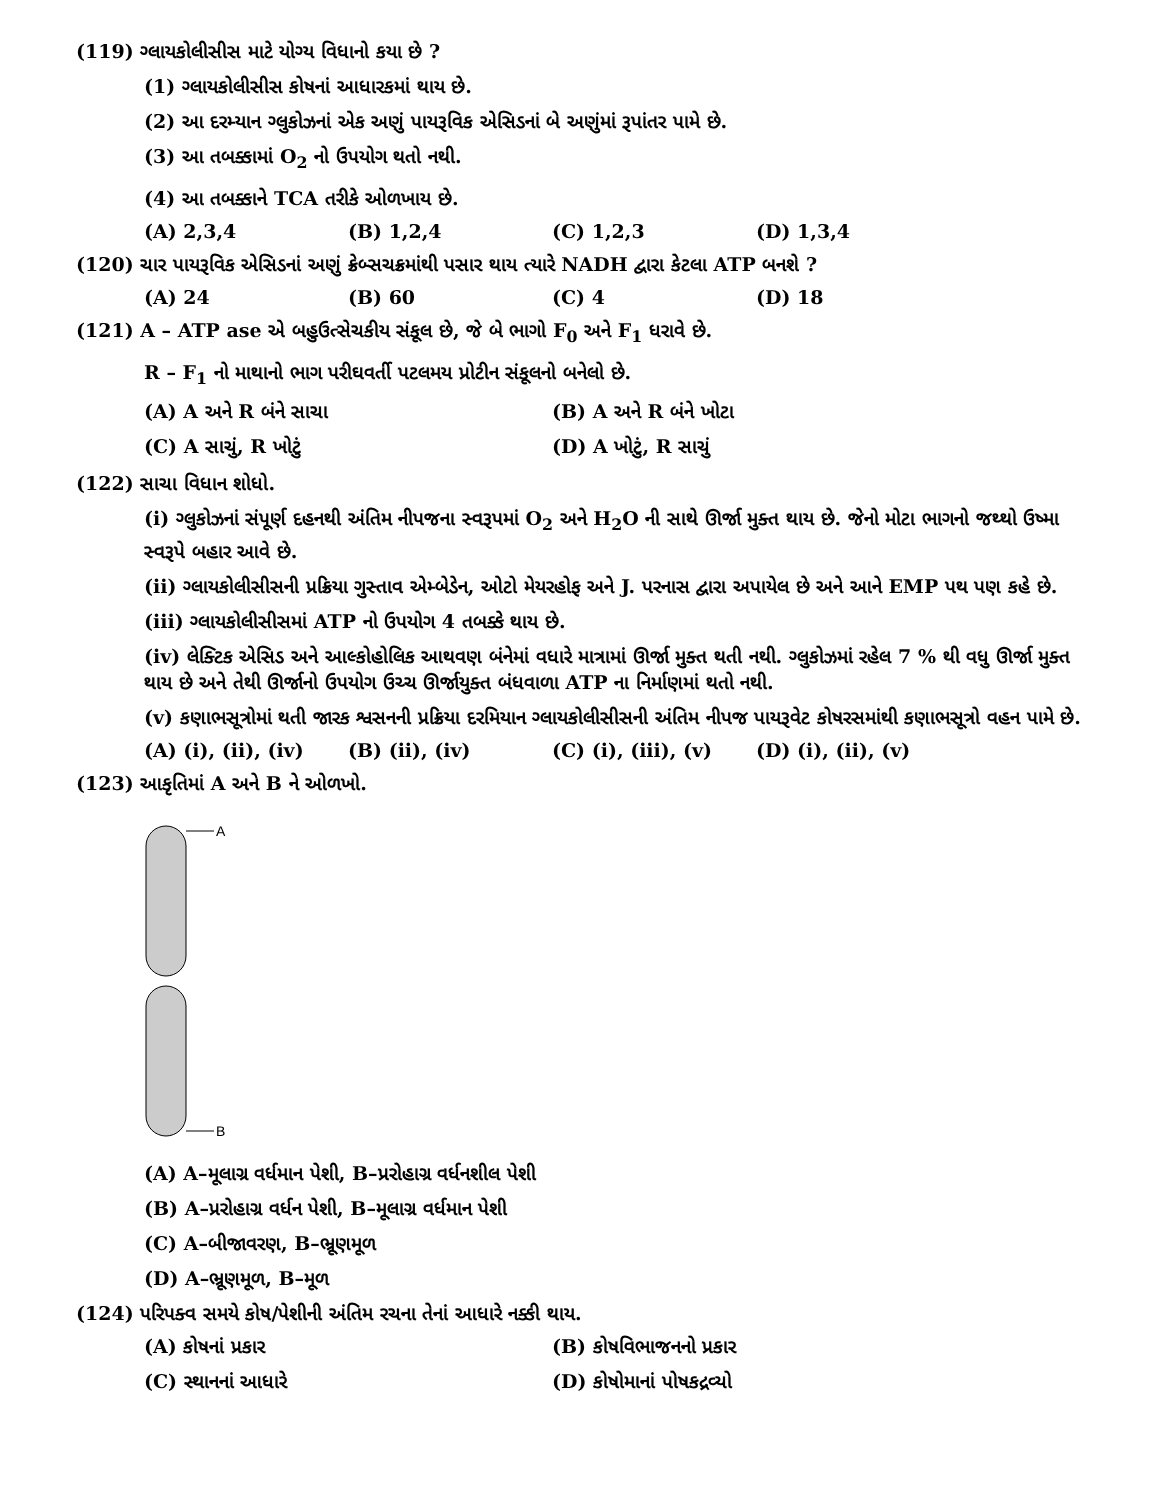(119) ગ્લાયકોલીસીસ માટે યોગ્ય વિધાનો કયા છે ?
(1) ગ્લાયકોલીસીસ કોષનાં આધારકમાં થાય છે.
(2) આ દરમ્યાન ગ્લુકોઝનાં એક અણું પાયરૂવિક એસિડનાં બે અણુંમાં રૂપાંતર પામે છે.
(3) આ તબક્કામાં O<sub>2</sub> નો ઉપયોગ થતો નથી.
(4) આ તબક્કાને TCA તરીકે ઓળખાય છે.
(A) 2,3,4 (B) 1,2,4 (C) 1,2,3 (D) 1,3,4
(120) ચાર પાયરૂવિક એસિડનાં અણું ક્રેબ્સચક્રમાંથી પસાર થાય ત્યારે NADH દ્વારા કેટલા ATP બનશે ?
(A) 24 (B) 60 (C) 4 (D) 18
(121) A – ATP ase એ બહુઉત્સેચકીય સંકૂલ છે, જે બે ભાગો F<sub>0</sub> અને F<sub>1</sub> ધરાવે છે.
R – F<sub>1</sub> નો માથાનો ભાગ પરીઘવર્તી પટલમય પ્રોટીન સંકૂલનો બનેલો છે.
(A) A અને R બંને સાચા (B) A અને R બંને ખોટા
(C) A સાચું, R ખોટું (D) A ખોટું, R સાચું
(122) સાચા વિધાન શોધો.
(i) ગ્લુકોઝનાં સંપૂર્ણ દહનથી અંતિમ નીપજના સ્વરૂપમાં O<sub>2</sub> અને H<sub>2</sub>O ની સાથે ઊર્જા મુક્ત થાય છે. જેનો મોટા ભાગનો જથ્થો ઉષ્મા સ્વરૂપે બહાર આવે છે.
(ii) ગ્લાયકોલીસીસની પ્રક્રિયા ગુસ્તાવ એમ્બેડેન, ઓટો મેયરહોફ અને J. પરનાસ દ્વારા અપાયેલ છે અને આને EMP પથ પણ કહે છે.
(iii) ગ્લાયકોલીસીસમાં ATP નો ઉપયોગ 4 તબક્કે થાય છે.
(iv) લેક્ટિક એસિડ અને આલ્કોહોલિક આથવણ બંનેમાં વધારે માત્રામાં ઊર્જા મુક્ત થતી નથી. ગ્લુકોઝમાં રહેલ 7 % થી વધુ ઊર્જા મુક્ત થાય છે અને તેથી ઊર્જાનો ઉપયોગ ઉચ્ચ ઊર્જાયુક્ત બંધવાળા ATP ના નિર્માણમાં થતો નથી.
(v) કણાભસૂત્રોમાં થતી જારક શ્વસનની પ્રક્રિયા દરમિયાન ગ્લાયકોલીસીસની અંતિમ નીપજ પાયરૂવેટ કોષરસમાંથી કણાભસૂત્રો વહન પામે છે.
(A) (i), (ii), (iv) (B) (ii), (iv) (C) (i), (iii), (v) (D) (i), (ii), (v)
(123) આકૃતિમાં A અને B ને ઓળખો.
A
B
(A) A–મૂલાગ્ર વર્ધમાન પેશી, B–પ્રરોહાગ્ર વર્ધનશીલ પેશી
(B) A–પ્રરોહાગ્ર વર્ધન પેશી, B–મૂલાગ્ર વર્ધમાન પેશી
(C) A–બીજાવરણ, B–ભ્રૂણમૂળ
(D) A–ભ્રૂણમૂળ, B–મૂળ
(124) પરિપક્વ સમયે કોષ/પેશીની અંતિમ રચના તેનાં આધારે નક્કી થાય.
(A) કોષનાં પ્રકાર (B) કોષવિભાજનનો પ્રકાર
(C) સ્થાનનાં આધારે (D) કોષોમાનાં પોષકદ્રવ્યો